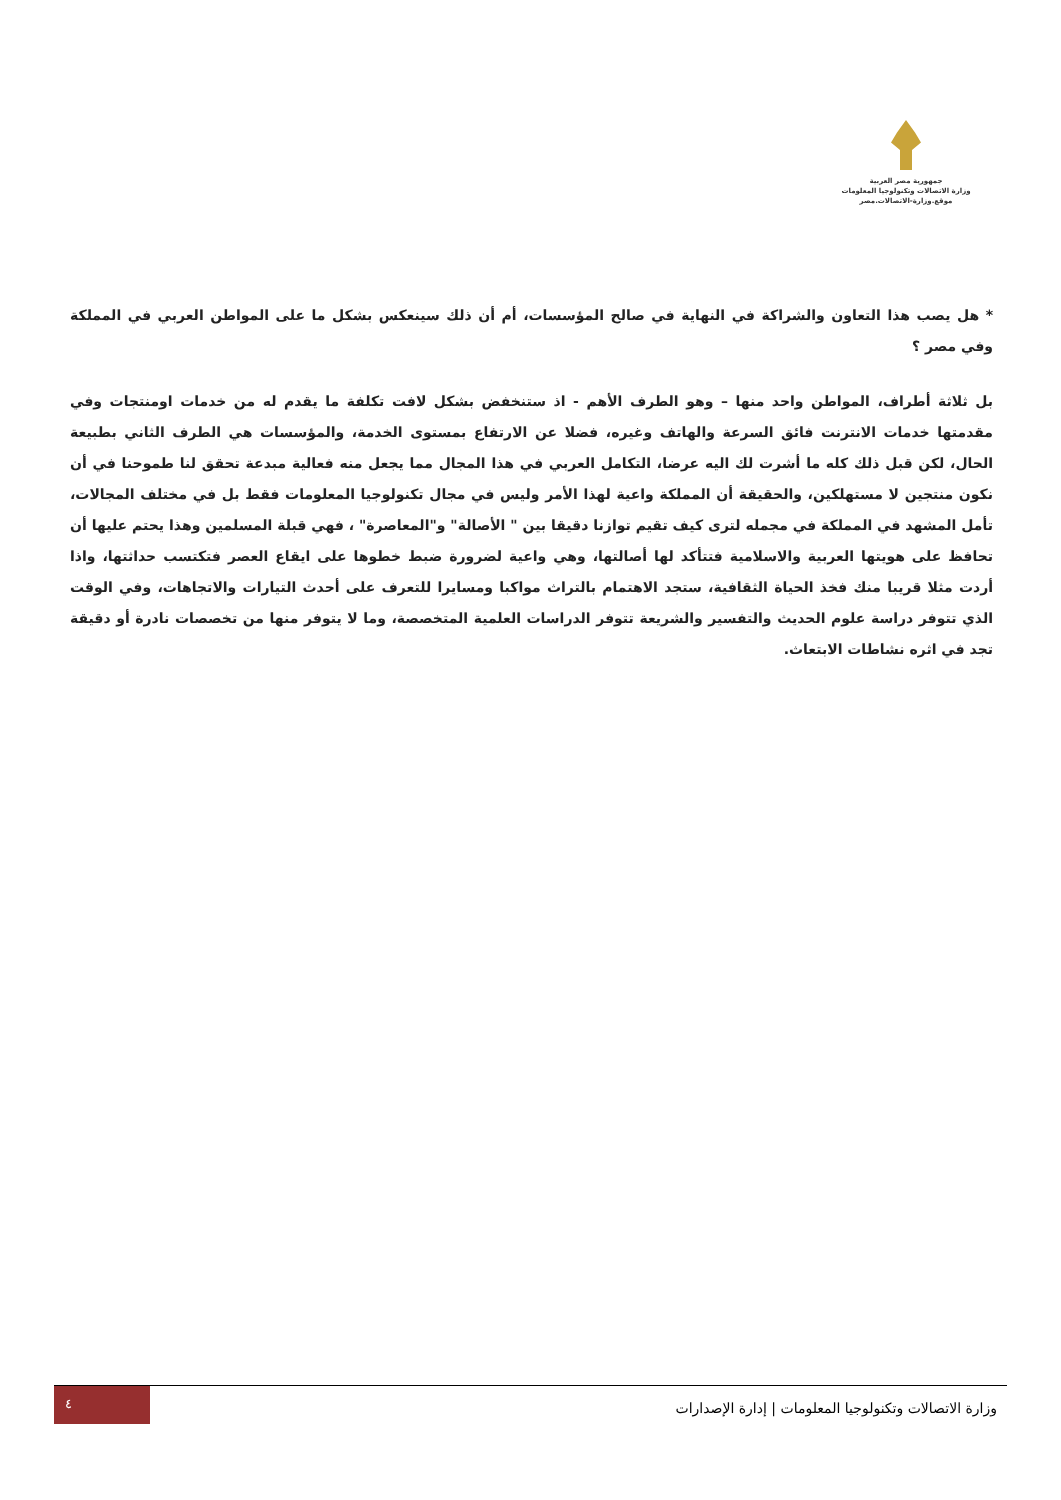جمهورية مصر العربية
وزارة الاتصالات وتكنولوجيا المعلومات
موقع.وزارة-الاتصالات.مصر
* هل يصب هذا التعاون والشراكة في النهاية في صالح المؤسسات، أم أن ذلك سينعكس بشكل ما على المواطن العربي في المملكة وفي مصر ؟
بل ثلاثة أطراف، المواطن واحد منها – وهو الطرف الأهم - اذ ستنخفض بشكل لافت تكلفة ما يقدم له من خدمات اومنتجات وفي مقدمتها خدمات الانترنت فائق السرعة والهاتف وغيره، فضلا عن الارتفاع بمستوى الخدمة، والمؤسسات هي الطرف الثاني بطبيعة الحال، لكن قبل ذلك كله ما أشرت لك اليه عرضا، التكامل العربي في هذا المجال مما يجعل منه فعالية مبدعة تحقق لنا طموحنا في أن نكون منتجين لا مستهلكين، والحقيقة أن المملكة واعية لهذا الأمر وليس في مجال تكنولوجيا المعلومات فقط بل في مختلف المجالات، تأمل المشهد في المملكة في مجمله لترى كيف تقيم توازنا دقيقا بين " الأصالة" و"المعاصرة" ، فهي قبلة المسلمين وهذا يحتم عليها أن تحافظ على هويتها العربية والاسلامية فتتأكد لها أصالتها، وهي واعية لضرورة ضبط خطوها على ايقاع العصر فتكتسب حداثتها، واذا أردت مثلا قريبا منك فخذ الحياة الثقافية، ستجد الاهتمام بالتراث مواكبا ومسايرا للتعرف على أحدث التيارات والاتجاهات، وفي الوقت الذي تتوفر دراسة علوم الحديث والتفسير والشريعة تتوفر الدراسات العلمية المتخصصة، وما لا يتوفر منها من تخصصات نادرة أو دقيقة تجد في اثره نشاطات الابتعاث.
وزارة الاتصالات وتكنولوجيا المعلومات | إدارة الإصدارات
٤